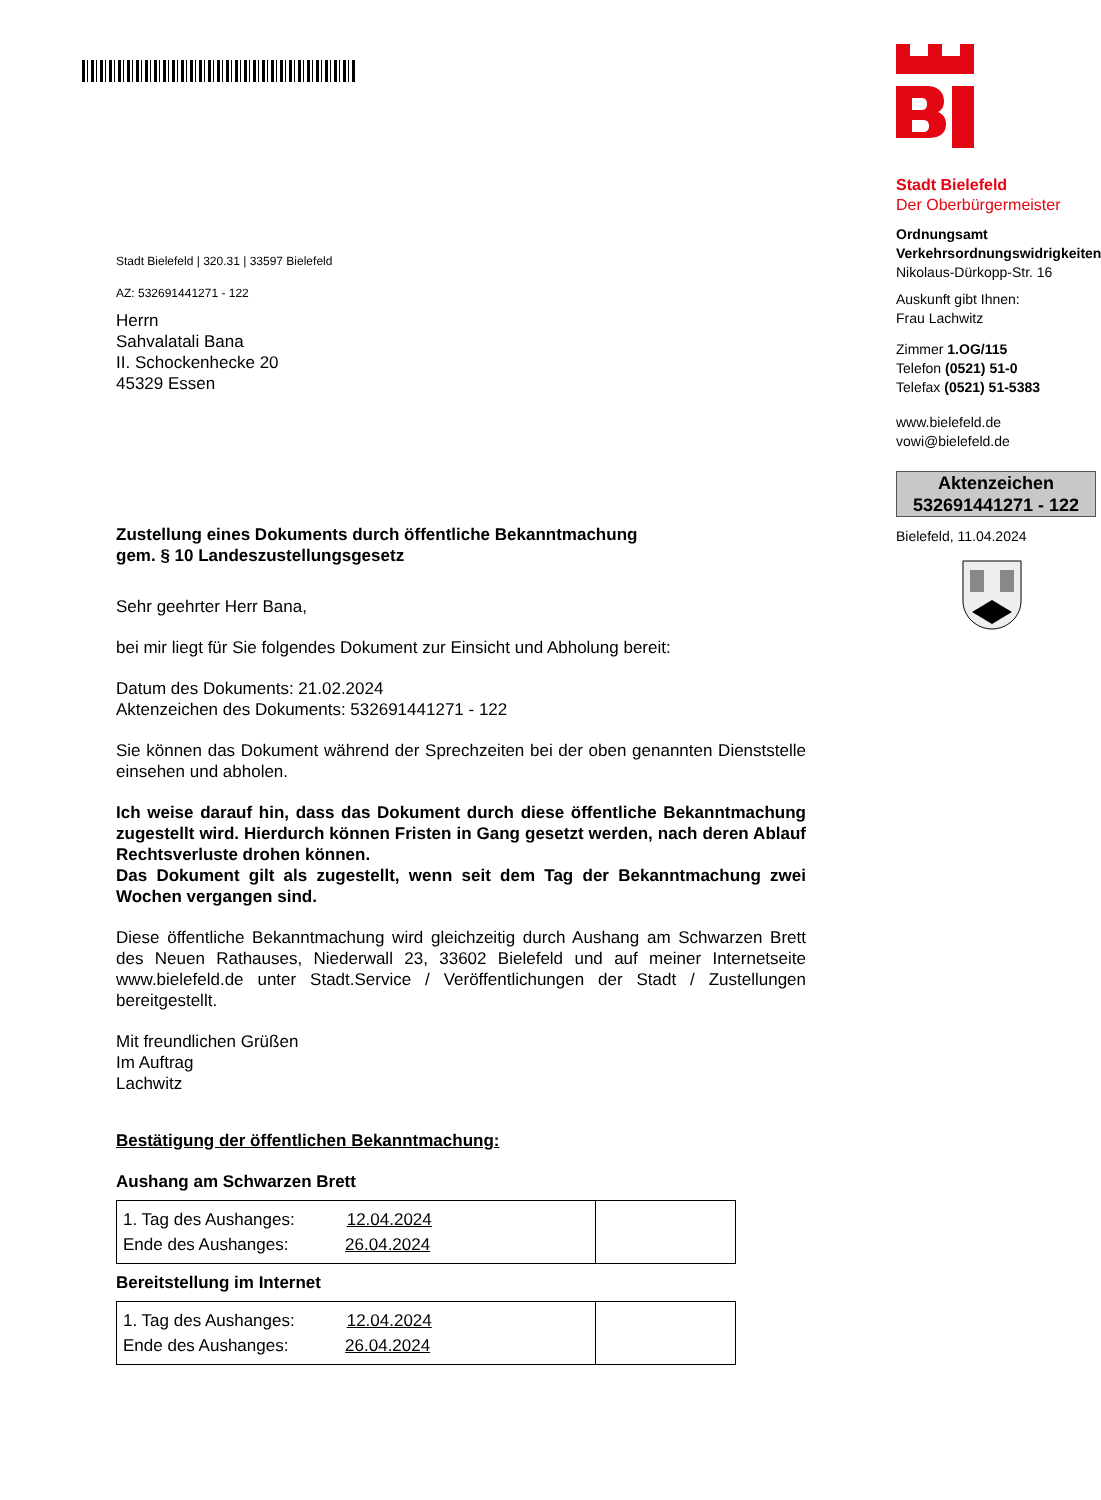Stadt Bielefeld | 320.31 | 33597 Bielefeld
AZ: 532691441271 - 122
Herrn
Sahvalatali Bana
II. Schockenhecke 20
45329 Essen
Zustellung eines Dokuments durch öffentliche Bekanntmachung
gem. § 10 Landeszustellungsgesetz
Sehr geehrter Herr Bana,
bei mir liegt für Sie folgendes Dokument zur Einsicht und Abholung bereit:
Datum des Dokuments: 21.02.2024
Aktenzeichen des Dokuments: 532691441271 - 122
Sie können das Dokument während der Sprechzeiten bei der oben genannten Dienststelle einsehen und abholen.
Ich weise darauf hin, dass das Dokument durch diese öffentliche Bekanntmachung zugestellt wird. Hierdurch können Fristen in Gang gesetzt werden, nach deren Ablauf Rechtsverluste drohen können.
Das Dokument gilt als zugestellt, wenn seit dem Tag der Bekanntmachung zwei Wochen vergangen sind.
Diese öffentliche Bekanntmachung wird gleichzeitig durch Aushang am Schwarzen Brett des Neuen Rathauses, Niederwall 23, 33602 Bielefeld und auf meiner Internetseite www.bielefeld.de unter Stadt.Service / Veröffentlichungen der Stadt / Zustellungen bereitgestellt.
Mit freundlichen Grüßen
Im Auftrag
Lachwitz
Bestätigung der öffentlichen Bekanntmachung:
Aushang am Schwarzen Brett
| 1. Tag des Aushanges: 12.04.2024 Ende des Aushanges: 26.04.2024 | |
Bereitstellung im Internet
| 1. Tag des Aushanges: 12.04.2024 Ende des Aushanges: 26.04.2024 | |
Stadt Bielefeld
Der Oberbürgermeister
Ordnungsamt
Verkehrsordnungswidrigkeiten
Nikolaus-Dürkopp-Str. 16
Auskunft gibt Ihnen:
Frau Lachwitz
Zimmer 1.OG/115
Telefon (0521) 51-0
Telefax (0521) 51-5383
www.bielefeld.de
vowi@bielefeld.de
Aktenzeichen
532691441271 - 122
Bielefeld, 11.04.2024